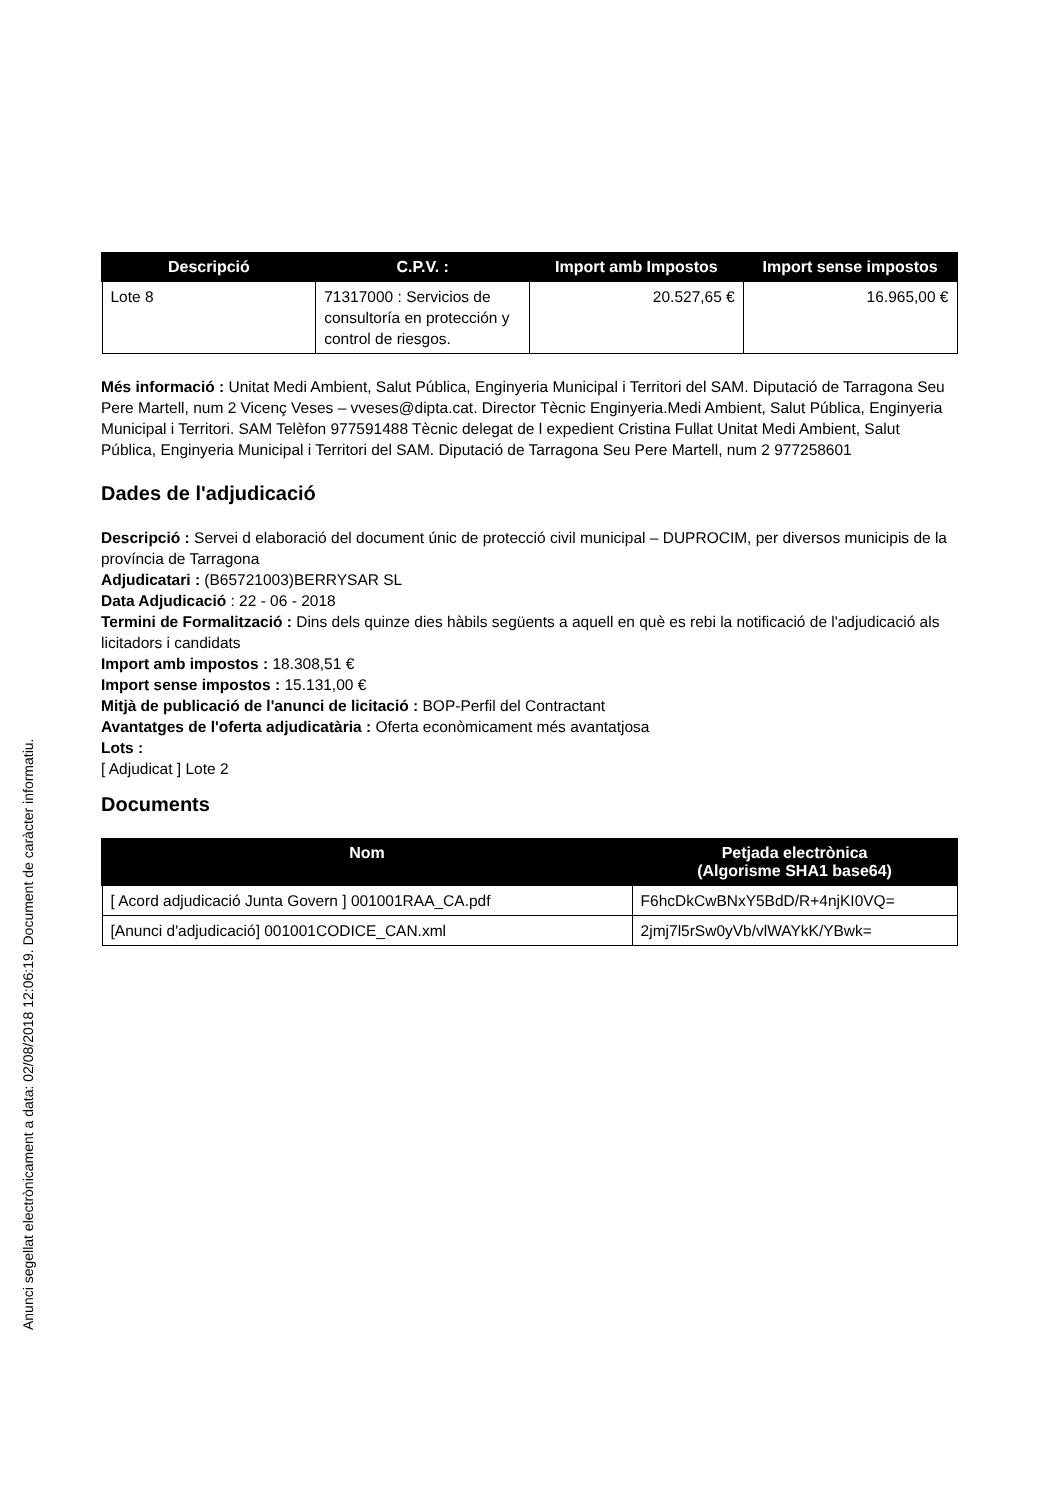| Descripció | C.P.V. : | Import amb Impostos | Import sense impostos |
| --- | --- | --- | --- |
| Lote 8 | 71317000 : Servicios de consultoría en protección y control de riesgos. | 20.527,65 € | 16.965,00 € |
Més informació : Unitat Medi Ambient, Salut Pública, Enginyeria Municipal i Territori del SAM. Diputació de Tarragona Seu Pere Martell, num 2 Vicenç Veses – vveses@dipta.cat. Director Tècnic Enginyeria.Medi Ambient, Salut Pública, Enginyeria Municipal i Territori. SAM Telèfon 977591488 Tècnic delegat de l expedient Cristina Fullat Unitat Medi Ambient, Salut Pública, Enginyeria Municipal i Territori del SAM. Diputació de Tarragona Seu Pere Martell, num 2 977258601
Dades de l'adjudicació
Descripció : Servei d elaboració del document únic de protecció civil municipal – DUPROCIM, per diversos municipis de la província de Tarragona
Adjudicatari : (B65721003)BERRYSAR SL
Data Adjudicació : 22 - 06 - 2018
Termini de Formalització : Dins dels quinze dies hàbils següents a aquell en què es rebi la notificació de l'adjudicació als licitadors i candidats
Import amb impostos : 18.308,51 €
Import sense impostos : 15.131,00 €
Mitjà de publicació de l'anunci de licitació : BOP-Perfil del Contractant
Avantatges de l'oferta adjudicatària : Oferta econòmicament més avantatjosa
Lots :
[ Adjudicat ] Lote 2
Documents
| Nom | Petjada electrònica (Algorisme SHA1 base64) |
| --- | --- |
| [ Acord adjudicació Junta Govern ] 001001RAA_CA.pdf | F6hcDkCwBNxY5BdD/R+4njKI0VQ= |
| [Anunci d'adjudicació] 001001CODICE_CAN.xml | 2jmj7l5rSw0yVb/vlWAYkK/YBwk= |
Anunci segellat electrònicament a data: 02/08/2018 12:06:19. Document de caràcter informatiu.